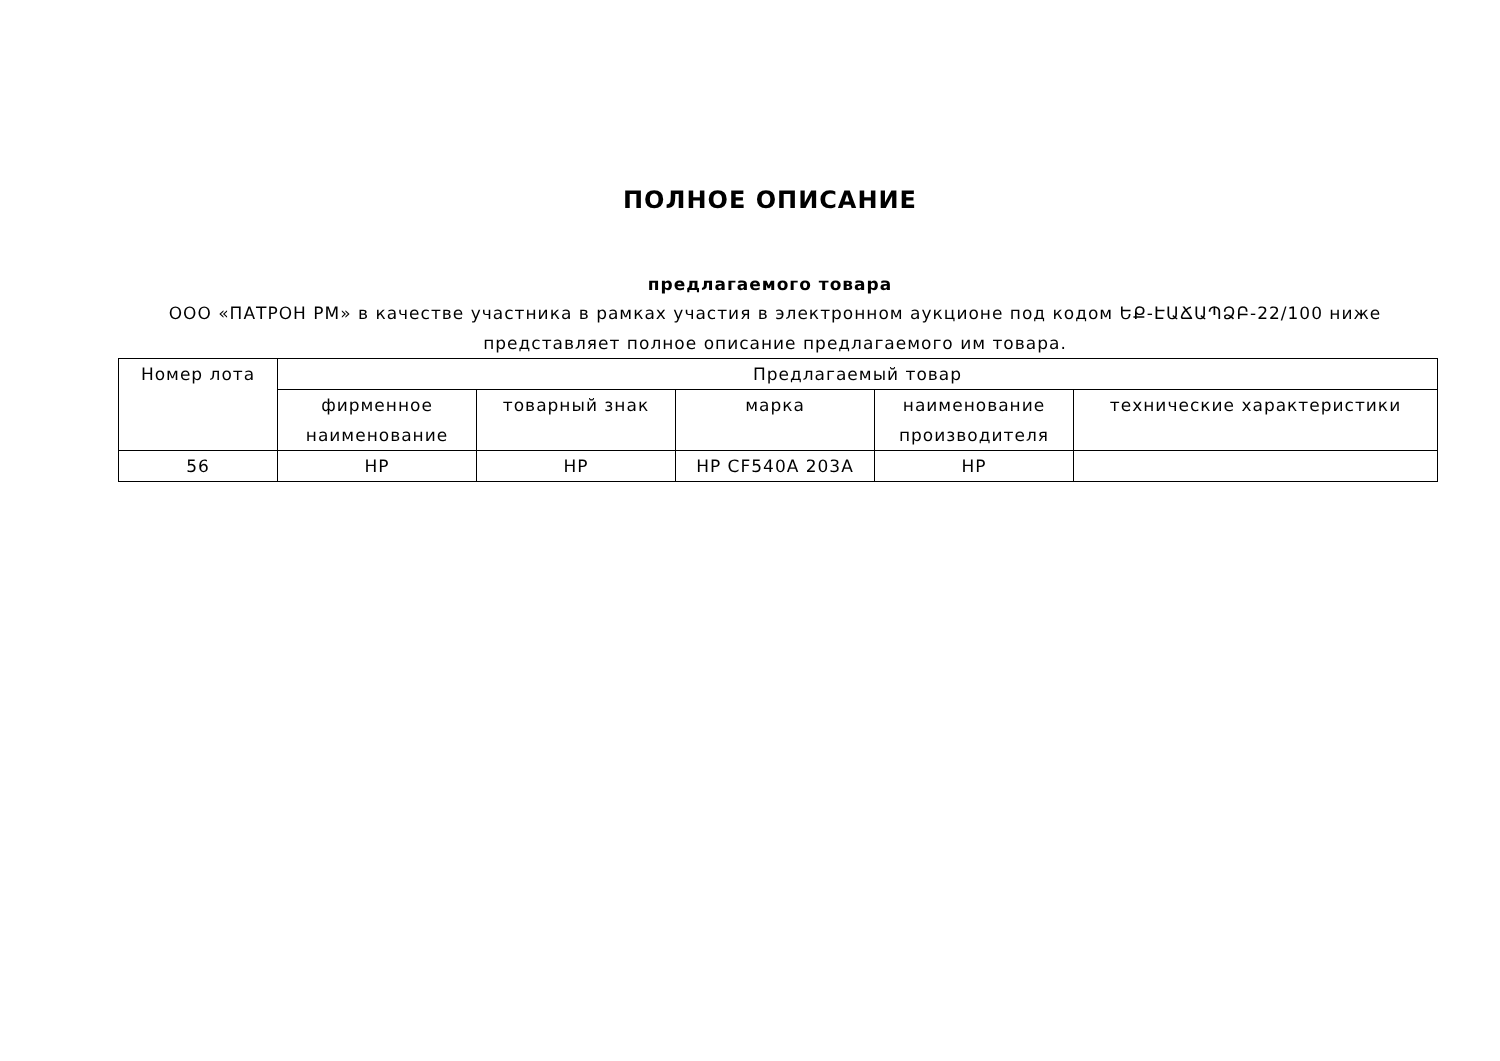ПОЛНОЕ ОПИСАНИЕ
предлагаемого товара
ООО «ПАТРОН РМ» в качестве участника в рамках участия в электронном аукционе под кодом ԵՔ-ԷԱՃԱՊՁԲ-22/100 ниже представляет полное описание предлагаемого им товара.
| Номер лота | Предлагаемый товар | | | | |
| | фирменное наименование | товарный знак | марка | наименование производителя | технические характеристики |
| 56 | HP | HP | HP CF540A 203A | HP | |